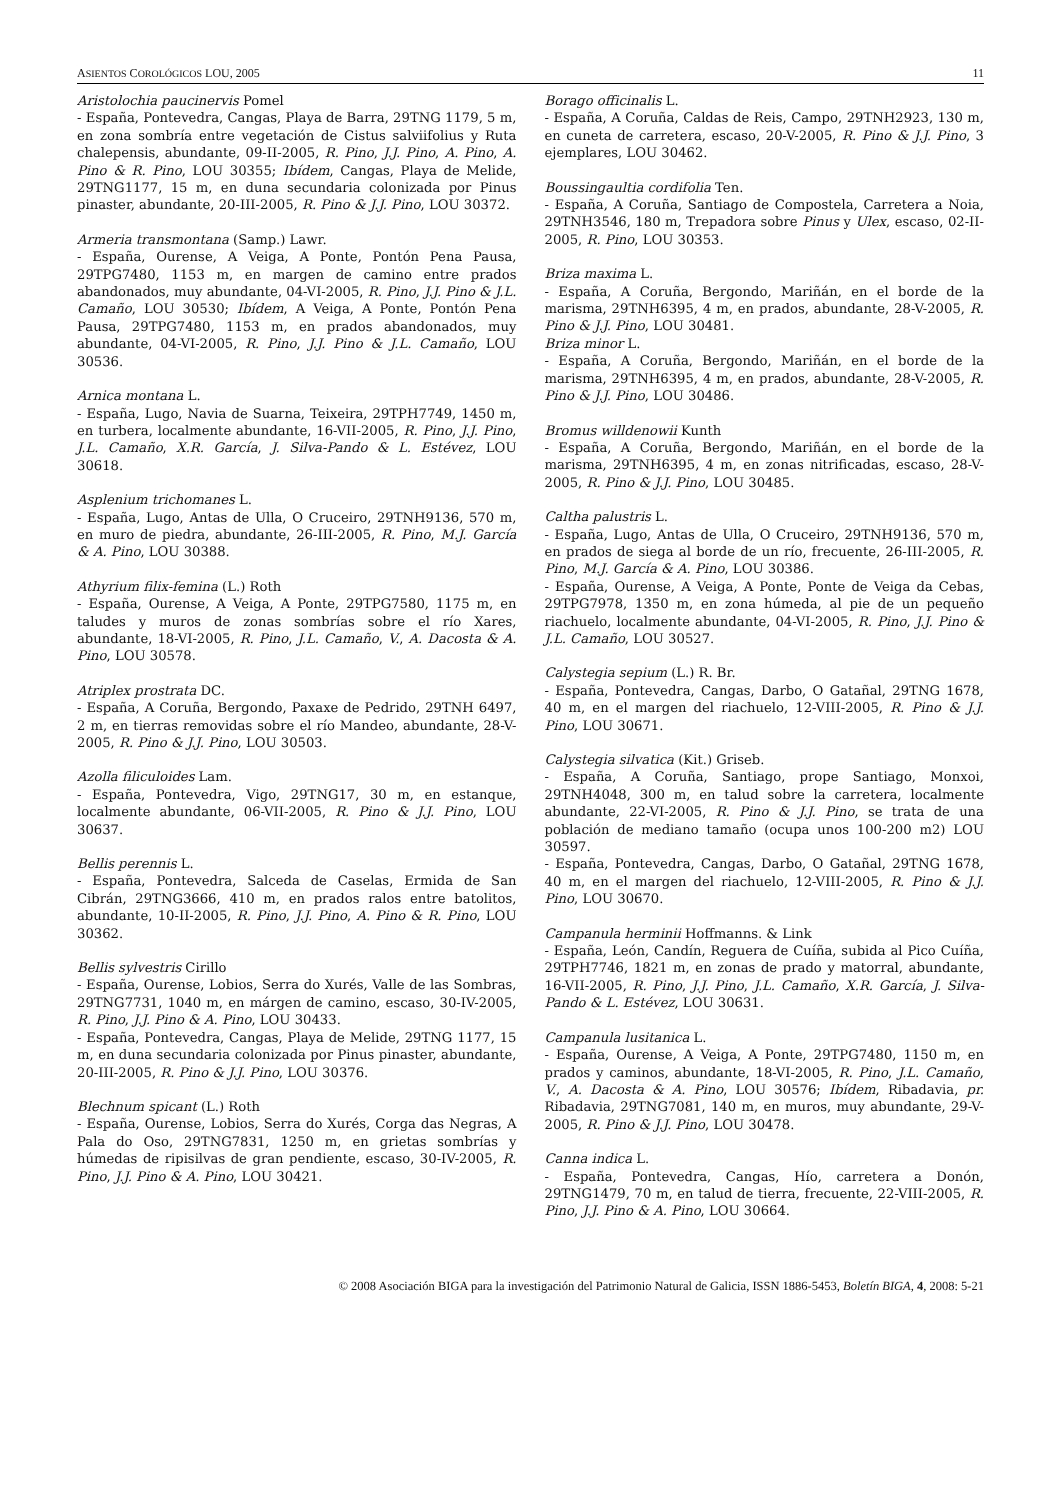ASIENTOS COROLÓGICOS LOU, 2005 11
Aristolochia paucinervis Pomel
- España, Pontevedra, Cangas, Playa de Barra, 29TNG 1179, 5 m, en zona sombría entre vegetación de Cistus salviifolius y Ruta chalepensis, abundante, 09-II-2005, R. Pino, J.J. Pino, A. Pino, A. Pino & R. Pino, LOU 30355; Ibídem, Cangas, Playa de Melide, 29TNG1177, 15 m, en duna secundaria colonizada por Pinus pinaster, abundante, 20-III-2005, R. Pino & J.J. Pino, LOU 30372.
Armeria transmontana (Samp.) Lawr.
- España, Ourense, A Veiga, A Ponte, Pontón Pena Pausa, 29TPG7480, 1153 m, en margen de camino entre prados abandonados, muy abundante, 04-VI-2005, R. Pino, J.J. Pino & J.L. Camaño, LOU 30530; Ibídem, A Veiga, A Ponte, Pontón Pena Pausa, 29TPG7480, 1153 m, en prados abandonados, muy abundante, 04-VI-2005, R. Pino, J.J. Pino & J.L. Camaño, LOU 30536.
Arnica montana L.
- España, Lugo, Navia de Suarna, Teixeira, 29TPH7749, 1450 m, en turbera, localmente abundante, 16-VII-2005, R. Pino, J.J. Pino, J.L. Camaño, X.R. García, J. Silva-Pando & L. Estévez, LOU 30618.
Asplenium trichomanes L.
- España, Lugo, Antas de Ulla, O Cruceiro, 29TNH9136, 570 m, en muro de piedra, abundante, 26-III-2005, R. Pino, M.J. García & A. Pino, LOU 30388.
Athyrium filix-femina (L.) Roth
- España, Ourense, A Veiga, A Ponte, 29TPG7580, 1175 m, en taludes y muros de zonas sombrías sobre el río Xares, abundante, 18-VI-2005, R. Pino, J.L. Camaño, V., A. Dacosta & A. Pino, LOU 30578.
Atriplex prostrata DC.
- España, A Coruña, Bergondo, Paxaxe de Pedrido, 29TNH 6497, 2 m, en tierras removidas sobre el río Mandeo, abundante, 28-V-2005, R. Pino & J.J. Pino, LOU 30503.
Azolla filiculoides Lam.
- España, Pontevedra, Vigo, 29TNG17, 30 m, en estanque, localmente abundante, 06-VII-2005, R. Pino & J.J. Pino, LOU 30637.
Bellis perennis L.
- España, Pontevedra, Salceda de Caselas, Ermida de San Cibrán, 29TNG3666, 410 m, en prados ralos entre batolitos, abundante, 10-II-2005, R. Pino, J.J. Pino, A. Pino & R. Pino, LOU 30362.
Bellis sylvestris Cirillo
- España, Ourense, Lobios, Serra do Xurés, Valle de las Sombras, 29TNG7731, 1040 m, en márgen de camino, escaso, 30-IV-2005, R. Pino, J.J. Pino & A. Pino, LOU 30433.
- España, Pontevedra, Cangas, Playa de Melide, 29TNG 1177, 15 m, en duna secundaria colonizada por Pinus pinaster, abundante, 20-III-2005, R. Pino & J.J. Pino, LOU 30376.
Blechnum spicant (L.) Roth
- España, Ourense, Lobios, Serra do Xurés, Corga das Negras, A Pala do Oso, 29TNG7831, 1250 m, en grietas sombrías y húmedas de ripisilvas de gran pendiente, escaso, 30-IV-2005, R. Pino, J.J. Pino & A. Pino, LOU 30421.
Borago officinalis L.
- España, A Coruña, Caldas de Reis, Campo, 29TNH2923, 130 m, en cuneta de carretera, escaso, 20-V-2005, R. Pino & J.J. Pino, 3 ejemplares, LOU 30462.
Boussingaultia cordifolia Ten.
- España, A Coruña, Santiago de Compostela, Carretera a Noia, 29TNH3546, 180 m, Trepadora sobre Pinus y Ulex, escaso, 02-II-2005, R. Pino, LOU 30353.
Briza maxima L.
- España, A Coruña, Bergondo, Mariñán, en el borde de la marisma, 29TNH6395, 4 m, en prados, abundante, 28-V-2005, R. Pino & J.J. Pino, LOU 30481.
Briza minor L.
- España, A Coruña, Bergondo, Mariñán, en el borde de la marisma, 29TNH6395, 4 m, en prados, abundante, 28-V-2005, R. Pino & J.J. Pino, LOU 30486.
Bromus willdenowii Kunth
- España, A Coruña, Bergondo, Mariñán, en el borde de la marisma, 29TNH6395, 4 m, en zonas nitrificadas, escaso, 28-V-2005, R. Pino & J.J. Pino, LOU 30485.
Caltha palustris L.
- España, Lugo, Antas de Ulla, O Cruceiro, 29TNH9136, 570 m, en prados de siega al borde de un río, frecuente, 26-III-2005, R. Pino, M.J. García & A. Pino, LOU 30386.
- España, Ourense, A Veiga, A Ponte, Ponte de Veiga da Cebas, 29TPG7978, 1350 m, en zona húmeda, al pie de un pequeño riachuelo, localmente abundante, 04-VI-2005, R. Pino, J.J. Pino & J.L. Camaño, LOU 30527.
Calystegia sepium (L.) R. Br.
- España, Pontevedra, Cangas, Darbo, O Gatañal, 29TNG 1678, 40 m, en el margen del riachuelo, 12-VIII-2005, R. Pino & J.J. Pino, LOU 30671.
Calystegia silvatica (Kit.) Griseb.
- España, A Coruña, Santiago, prope Santiago, Monxoi, 29TNH4048, 300 m, en talud sobre la carretera, localmente abundante, 22-VI-2005, R. Pino & J.J. Pino, se trata de una población de mediano tamaño (ocupa unos 100-200 m2) LOU 30597.
- España, Pontevedra, Cangas, Darbo, O Gatañal, 29TNG 1678, 40 m, en el margen del riachuelo, 12-VIII-2005, R. Pino & J.J. Pino, LOU 30670.
Campanula herminii Hoffmanns. & Link
- España, León, Candín, Reguera de Cuíña, subida al Pico Cuíña, 29TPH7746, 1821 m, en zonas de prado y matorral, abundante, 16-VII-2005, R. Pino, J.J. Pino, J.L. Camaño, X.R. García, J. Silva-Pando & L. Estévez, LOU 30631.
Campanula lusitanica L.
- España, Ourense, A Veiga, A Ponte, 29TPG7480, 1150 m, en prados y caminos, abundante, 18-VI-2005, R. Pino, J.L. Camaño, V., A. Dacosta & A. Pino, LOU 30576; Ibídem, Ribadavia, pr. Ribadavia, 29TNG7081, 140 m, en muros, muy abundante, 29-V-2005, R. Pino & J.J. Pino, LOU 30478.
Canna indica L.
- España, Pontevedra, Cangas, Hío, carretera a Donón, 29TNG1479, 70 m, en talud de tierra, frecuente, 22-VIII-2005, R. Pino, J.J. Pino & A. Pino, LOU 30664.
© 2008 Asociación BIGA para la investigación del Patrimonio Natural de Galicia, ISSN 1886-5453, Boletín BIGA, 4, 2008: 5-21